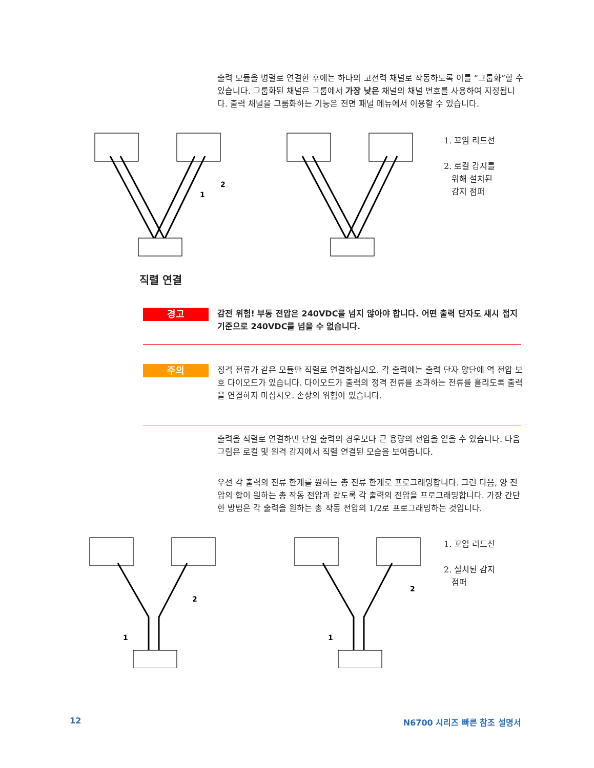출력 모듈을 병렬로 연결한 후에는 하나의 고전력 채널로 작동하도록 이를 “그룹화”할 수 있습니다. 그룹화된 채널은 그룹에서 가장 낮은 채널의 채널 번호를 사용하여 지정됩니다. 출력 채널을 그룹화하는 기능은 전면 패널 메뉴에서 이용할 수 있습니다.
2
1
1. 꼬임 리드선
2. 로컬 감지를
위해 설치된
감지 점퍼
직렬 연결
경고
감전 위험! 부동 전압은 240VDC를 넘지 않아야 합니다. 어떤 출력 단자도 섀시 접지 기준으로 240VDC를 넘을 수 없습니다.
주의
정격 전류가 같은 모듈만 직렬로 연결하십시오. 각 출력에는 출력 단자 양단에 역 전압 보호 다이오드가 있습니다. 다이오드가 출력의 정격 전류를 초과하는 전류를 흘리도록 출력을 연결하지 마십시오. 손상의 위험이 있습니다.
출력을 직렬로 연결하면 단일 출력의 경우보다 큰 용량의 전압을 얻을 수 있습니다. 다음 그림은 로컬 및 원격 감지에서 직렬 연결된 모습을 보여줍니다.
우선 각 출력의 전류 한계를 원하는 총 전류 한계로 프로그래밍합니다. 그런 다음, 양 전압의 합이 원하는 총 작동 전압과 같도록 각 출력의 전압을 프로그래밍합니다. 가장 간단한 방법은 각 출력을 원하는 총 작동 전압의 1/2로 프로그래밍하는 것입니다.
2
1
2
1
1. 꼬임 리드선
2. 설치된 감지
점퍼
12 N6700 시리즈 빠른 참조 설명서